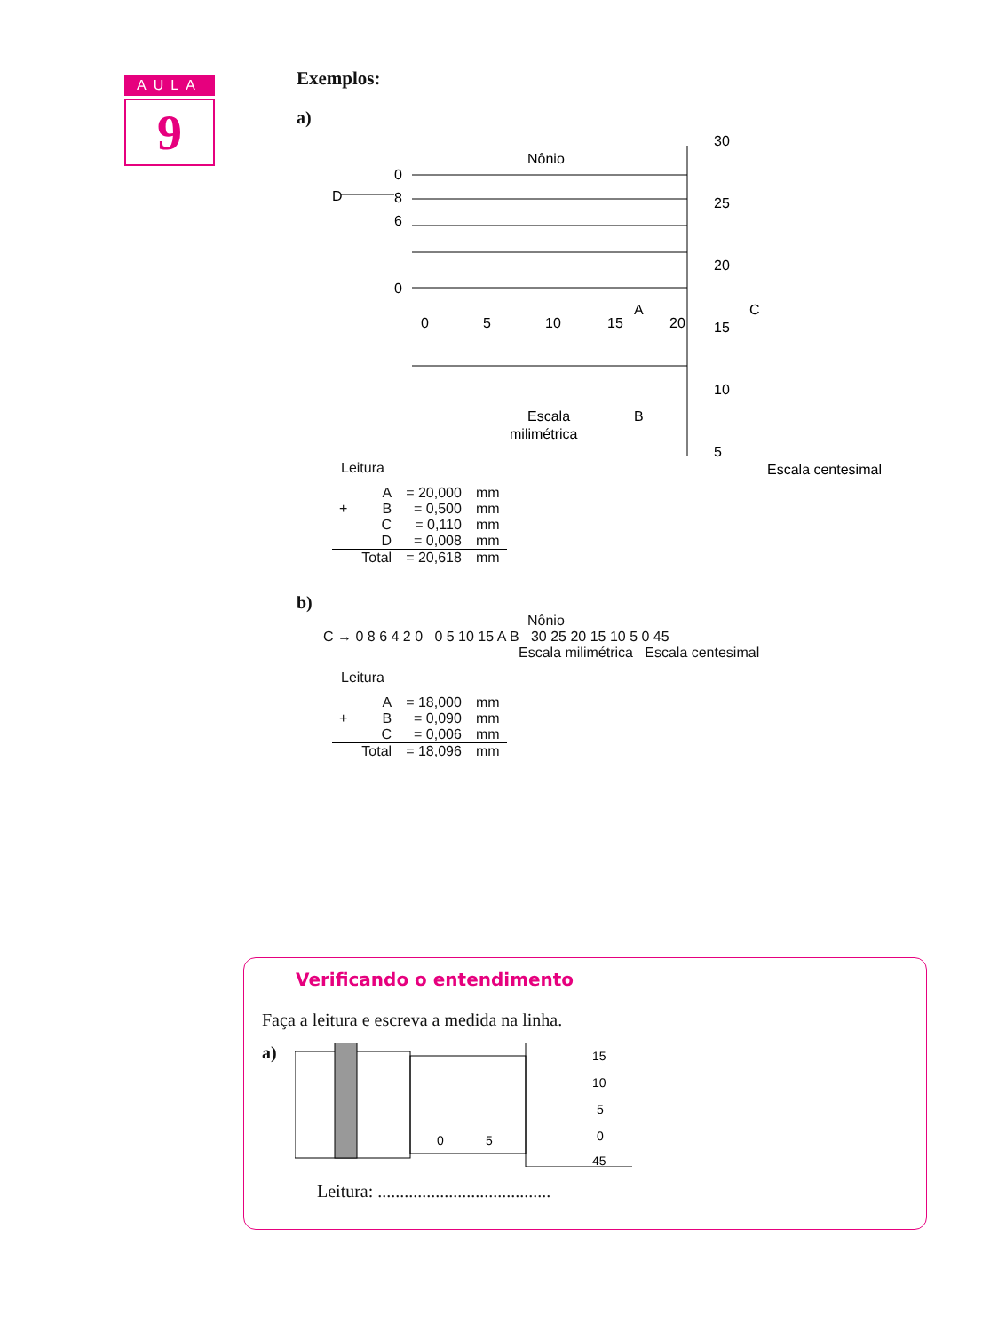AULA
9
Exemplos:
a)
Nônio
D
0
8
6
0
0
5
10
15
20
A
B
C
30
25
20
15
10
5
Escala
milimétrica
Escala centesimal
Leitura
| | A | = 20,000 | mm |
| + | B | = 0,500 | mm |
| | C | = 0,110 | mm |
| | D | = 0,008 | mm |
| | Total | = 20,618 | mm |
b)
Nônio
C → 0 8 6 4 2 0 0 5 10 15 A B 30 25 20 15 10 5 0 45
Escala milimétrica Escala centesimal
Leitura
| | A | = 18,000 | mm |
| + | B | = 0,090 | mm |
| | C | = 0,006 | mm |
| | Total | = 18,096 | mm |
Verificando o entendimento
Faça a leitura e escreva a medida na linha.
a)
0
5
15
10
5
0
45
Leitura: .......................................